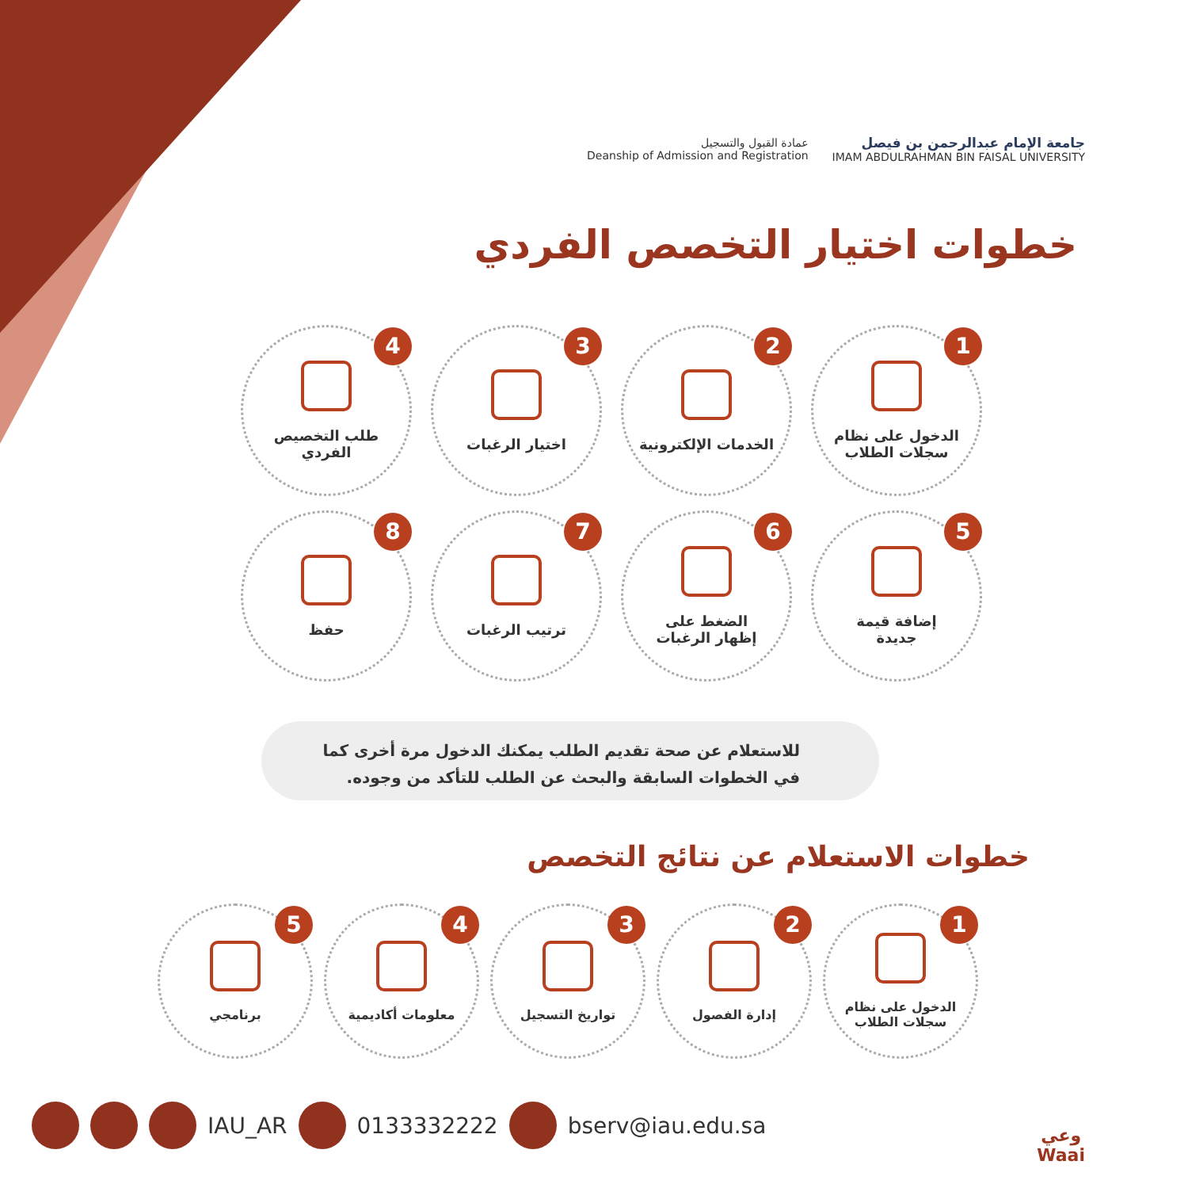جامعة الإمام عبدالرحمن بن فيصل
IMAM ABDULRAHMAN BIN FAISAL UNIVERSITY
عمادة القبول والتسجيل
Deanship of Admission and Registration
خطوات اختيار التخصص الفردي
1
الدخول على نظام
سجلات الطلاب
2
الخدمات الإلكترونية
3
اختيار الرغبات
4
طلب التخصيص
الفردي
5
إضافة قيمة
جديدة
6
الضغط على
إظهار الرغبات
7
ترتيب الرغبات
8
حفظ
للاستعلام عن صحة تقديم الطلب يمكنك الدخول مرة أخرى كما
في الخطوات السابقة والبحث عن الطلب للتأكد من وجوده.
خطوات الاستعلام عن نتائج التخصص
1
الدخول على نظام
سجلات الطلاب
2
إدارة الفصول
3
تواريخ التسجيل
4
معلومات أكاديمية
5
برنامجي
IAU_AR 0133332222 bserv@iau.edu.sa
وعي
Waai